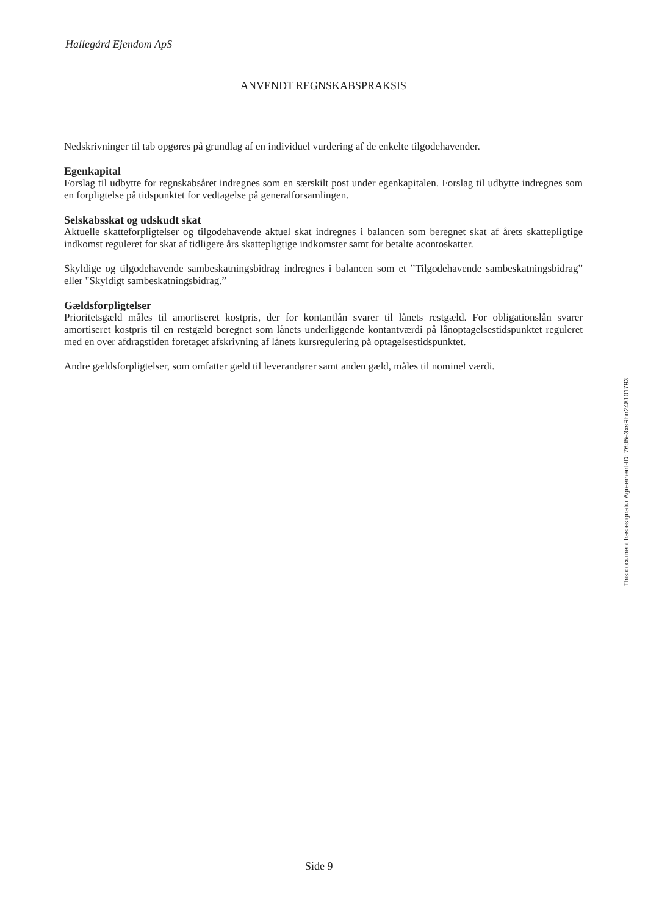Hallegård Ejendom ApS
ANVENDT REGNSKABSPRAKSIS
Nedskrivninger til tab opgøres på grundlag af en individuel vurdering af de enkelte tilgodehavender.
Egenkapital
Forslag til udbytte for regnskabsåret indregnes som en særskilt post under egenkapitalen. Forslag til udbytte indregnes som en forpligtelse på tidspunktet for vedtagelse på generalforsamlingen.
Selskabsskat og udskudt skat
Aktuelle skatteforpligtelser og tilgodehavende aktuel skat indregnes i balancen som beregnet skat af årets skattepligtige indkomst reguleret for skat af tidligere års skattepligtige indkomster samt for betalte acontoskatter.
Skyldige og tilgodehavende sambeskatningsbidrag indregnes i balancen som et ”Tilgodehavende sambeskatningsbidrag” eller "Skyldigt sambeskatningsbidrag.”
Gældsforpligtelser
Prioritetsgæld måles til amortiseret kostpris, der for kontantlån svarer til lånets restgæld. For obligationslån svarer amortiseret kostpris til en restgæld beregnet som lånets underliggende kontantværdi på lånoptagelsestidspunktet reguleret med en over afdragstiden foretaget afskrivning af lånets kursregulering på optagelsestidspunktet.
Andre gældsforpligtelser, som omfatter gæld til leverandører samt anden gæld, måles til nominel værdi.
This document has esignatur Agreement-ID: 76d5e3xsRhn248101793
Side 9